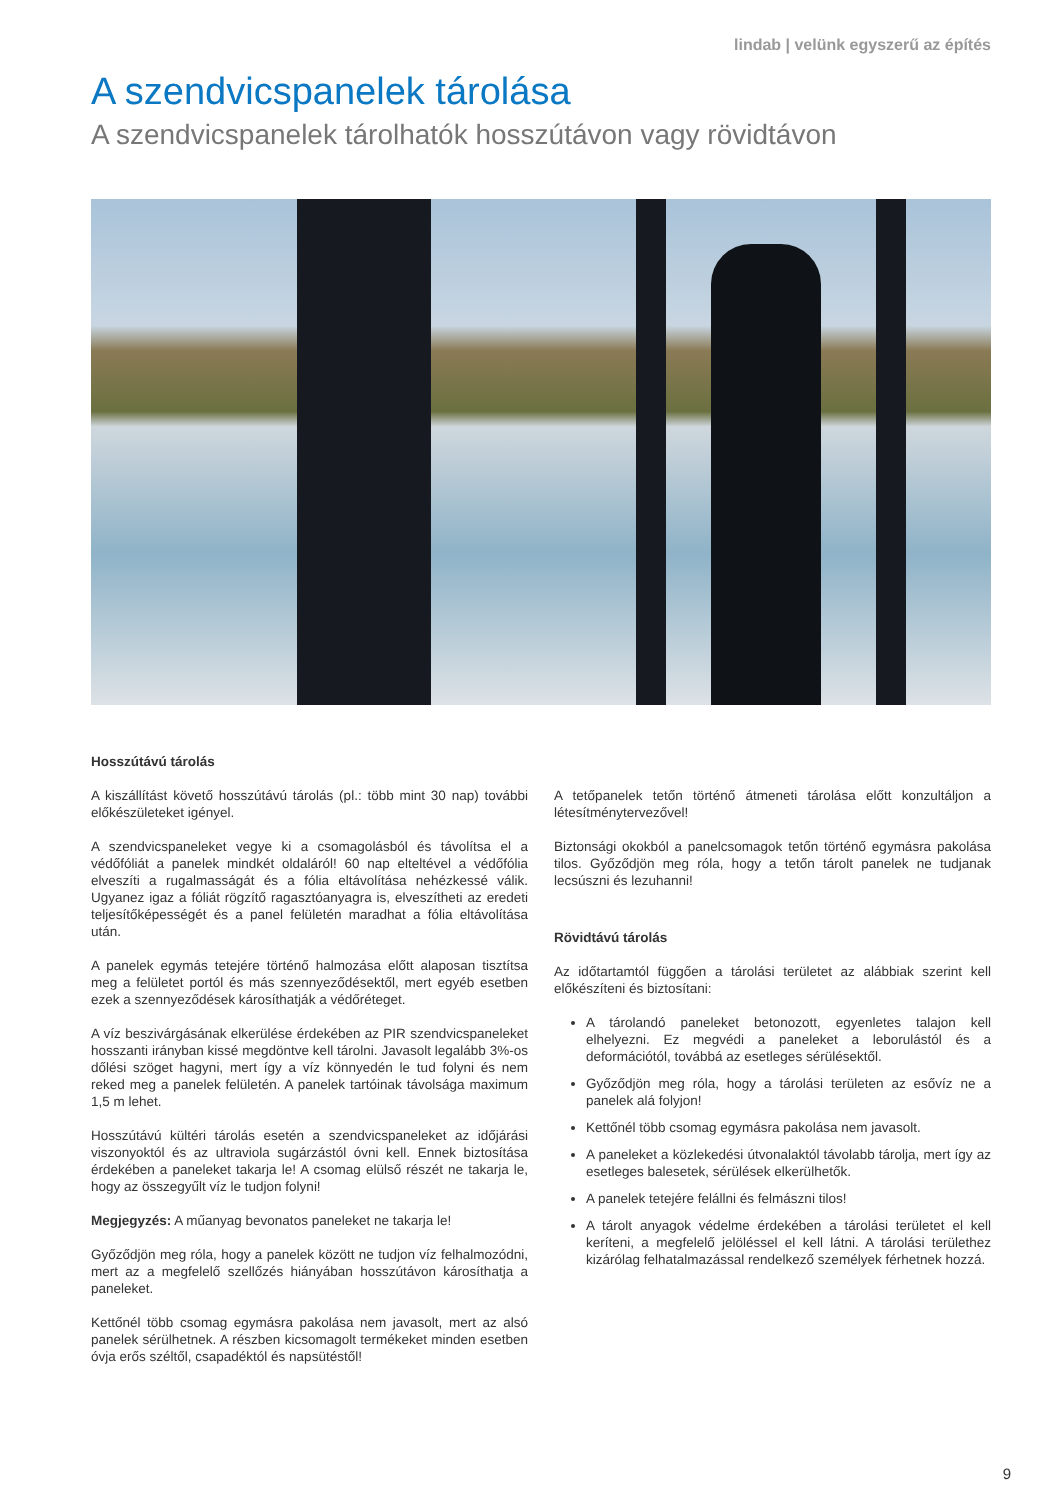lindab | velünk egyszerű az építés
A szendvicspanelek tárolása
A szendvicspanelek tárolhatók hosszútávon vagy rövidtávon
Hosszútávú tárolás
A kiszállítást követő hosszútávú tárolás (pl.: több mint 30 nap) további előkészületeket igényel.
A szendvicspaneleket vegye ki a csomagolásból és távolítsa el a védőfóliát a panelek mindkét oldaláról! 60 nap elteltével a védőfólia elveszíti a rugalmasságát és a fólia eltávolítása nehézkessé válik. Ugyanez igaz a fóliát rögzítő ragasztóanyagra is, elveszítheti az eredeti teljesítőképességét és a panel felületén maradhat a fólia eltávolítása után.
A panelek egymás tetejére történő halmozása előtt alaposan tisztítsa meg a felületet portól és más szennyeződésektől, mert egyéb esetben ezek a szennyeződések károsíthatják a védőréteget.
A víz beszivárgásának elkerülése érdekében az PIR szendvicspaneleket hosszanti irányban kissé megdöntve kell tárolni. Javasolt legalább 3%-os dőlési szöget hagyni, mert így a víz könnyedén le tud folyni és nem reked meg a panelek felületén. A panelek tartóinak távolsága maximum 1,5 m lehet.
Hosszútávú kültéri tárolás esetén a szendvicspaneleket az időjárási viszonyoktól és az ultraviola sugárzástól óvni kell. Ennek biztosítása érdekében a paneleket takarja le! A csomag elülső részét ne takarja le, hogy az összegyűlt víz le tudjon folyni!
Megjegyzés: A műanyag bevonatos paneleket ne takarja le!
Győződjön meg róla, hogy a panelek között ne tudjon víz felhalmozódni, mert az a megfelelő szellőzés hiányában hosszútávon károsíthatja a paneleket.
Kettőnél több csomag egymásra pakolása nem javasolt, mert az alsó panelek sérülhetnek. A részben kicsomagolt termékeket minden esetben óvja erős széltől, csapadéktól és napsütéstől!
A tetőpanelek tetőn történő átmeneti tárolása előtt konzultáljon a létesítménytervezővel!
Biztonsági okokból a panelcsomagok tetőn történő egymásra pakolása tilos. Győződjön meg róla, hogy a tetőn tárolt panelek ne tudjanak lecsúszni és lezuhanni!
Rövidtávú tárolás
Az időtartamtól függően a tárolási területet az alábbiak szerint kell előkészíteni és biztosítani:
A tárolandó paneleket betonozott, egyenletes talajon kell elhelyezni. Ez megvédi a paneleket a leborulástól és a deformációtól, továbbá az esetleges sérülésektől.
Győződjön meg róla, hogy a tárolási területen az esővíz ne a panelek alá folyjon!
Kettőnél több csomag egymásra pakolása nem javasolt.
A paneleket a közlekedési útvonalaktól távolabb tárolja, mert így az esetleges balesetek, sérülések elkerülhetők.
A panelek tetejére felállni és felmászni tilos!
A tárolt anyagok védelme érdekében a tárolási területet el kell keríteni, a megfelelő jelöléssel el kell látni. A tárolási területhez kizárólag felhatalmazással rendelkező személyek férhetnek hozzá.
9